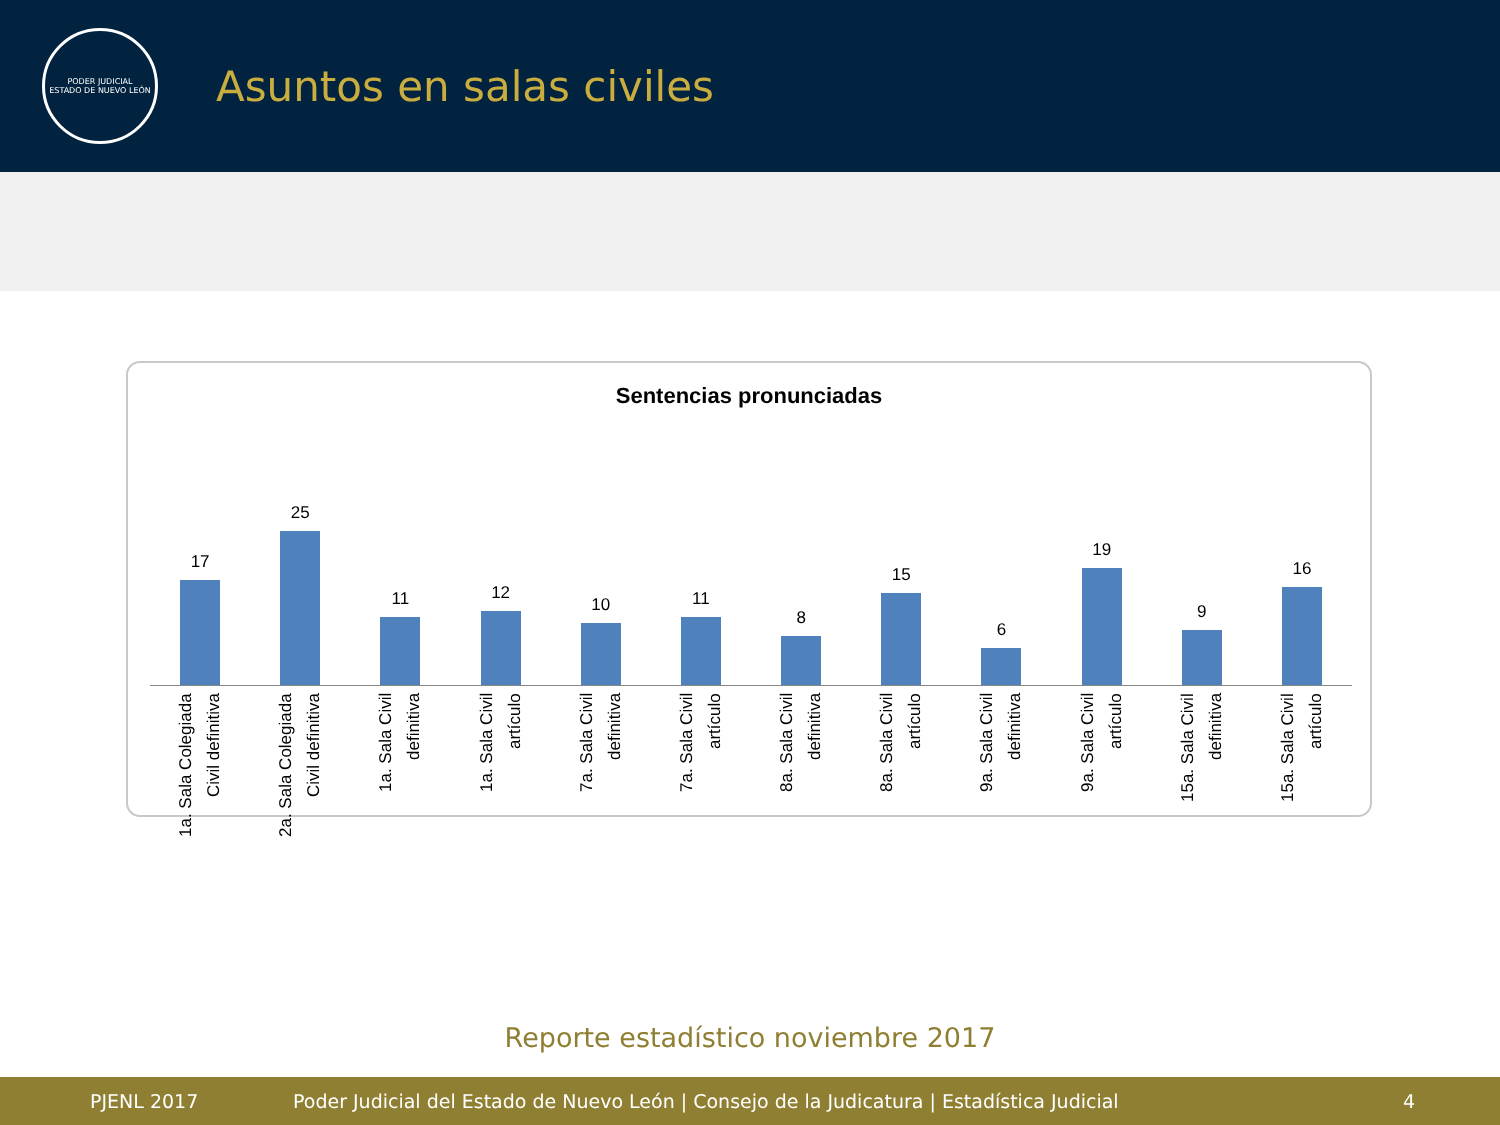PODER JUDICIAL
ESTADO DE NUEVO LEÓN
Asuntos en salas civiles
Sentencias pronunciadas
17 25 11 12 10 11 8 15 6 19 9 16
1a. Sala Colegiada
Civil definitiva
2a. Sala Colegiada
Civil definitiva
1a. Sala Civil
definitiva
1a. Sala Civil
artículo
7a. Sala Civil
definitiva
7a. Sala Civil
artículo
8a. Sala Civil
definitiva
8a. Sala Civil
artículo
9a. Sala Civil
definitiva
9a. Sala Civil
artículo
15a. Sala Civil
definitiva
15a. Sala Civil
artículo
Reporte estadístico noviembre 2017
PJENL 2017 Poder Judicial del Estado de Nuevo León | Consejo de la Judicatura | Estadística Judicial 4